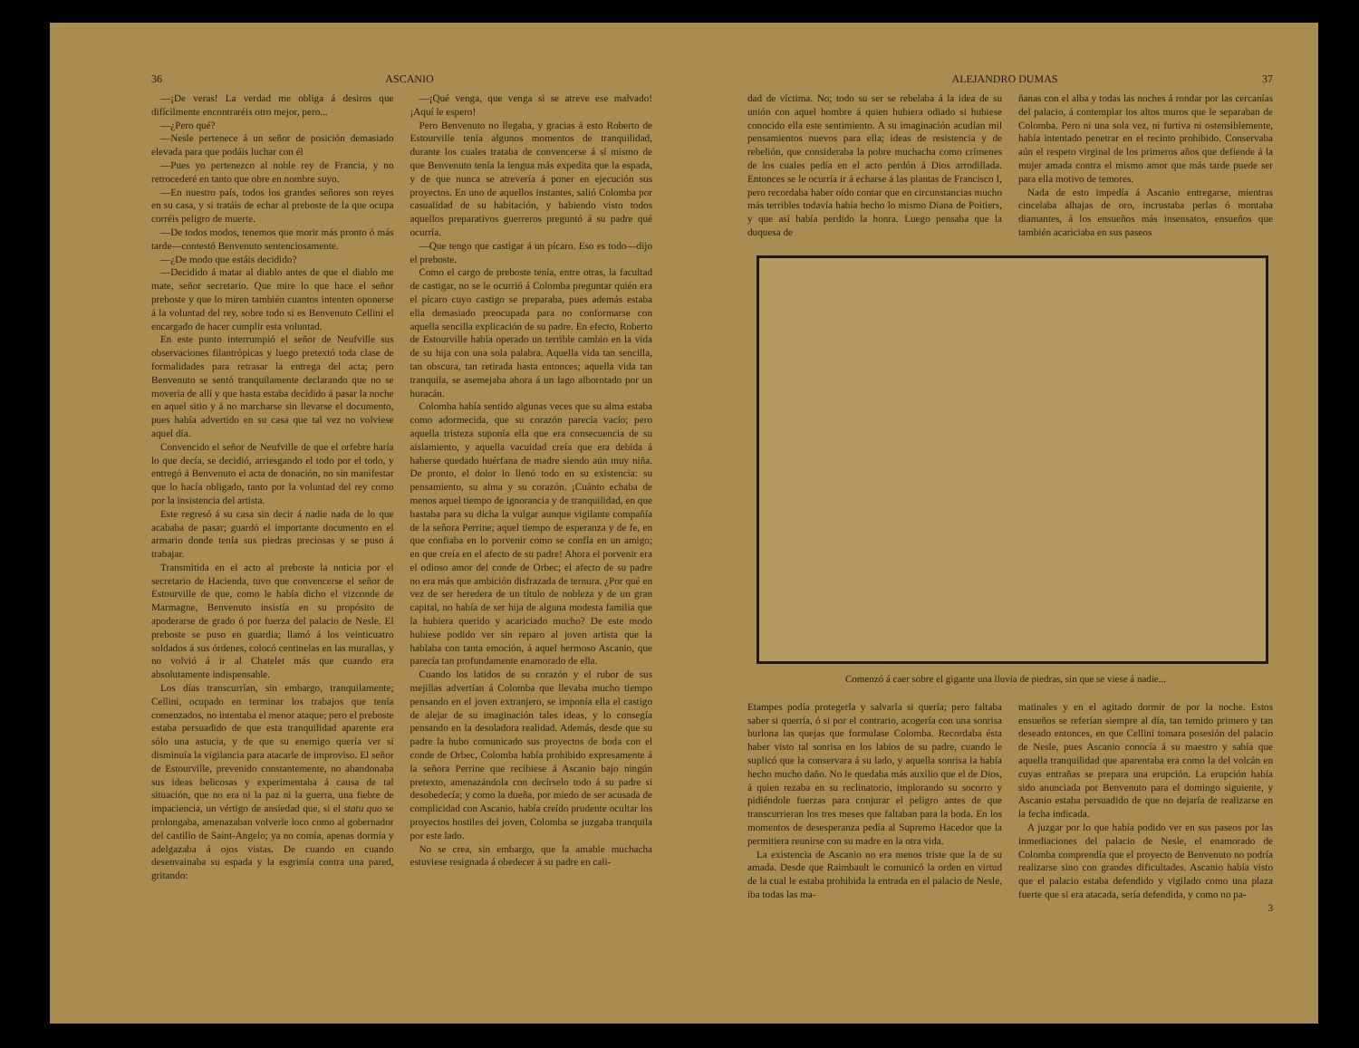36 ASCANIO
—¡De veras! La verdad me obliga á desiros que difícilmente encontraréis otro mejor, pero...
—¿Pero qué?
—Nesle pertenece á un señor de posición demasiado elevada para que podáis luchar con él
—Pues yo pertenezco al noble rey de Francia, y no retrocederé en tanto que obre en nombre suyo.
—En nuestro país, todos los grandes señores son reyes en su casa, y si tratáis de echar al preboste de la que ocupa corréis peligro de muerte.
—De todos modos, tenemos que morir más pronto ó más tarde—contestó Benvenuto sentenciosamente.
—¿De modo que estáis decidido?
—Decidido á matar al diablo antes de que el diablo me mate, señor secretario. Que mire lo que hace el señor preboste y que lo miren también cuantos intenten oponerse á la voluntad del rey, sobre todo si es Benvenuto Cellini el encargado de hacer cumplir esta voluntad.
En este punto interrumpió el señor de Neufville sus observaciones filantrópicas y luego pretextó toda clase de formalidades para retrasar la entrega del acta; pero Benvenuto se sentó tranquilamente declarando que no se movería de allí y que hasta estaba decidido á pasar la noche en aquel sitio y á no marcharse sin llevarse el documento, pues había advertido en su casa que tal vez no volviese aquel día.
Convencido el señor de Neufville de que el orfebre haría lo que decía, se decidió, arriesgando el todo por el todo, y entregó á Benvenuto el acta de donación, no sin manifestar que lo hacía obligado, tanto por la voluntad del rey como por la insistencia del artista.
Este regresó á su casa sin decir á nadie nada de lo que acababa de pasar; guardó el importante documento en el armario donde tenía sus piedras preciosas y se puso á trabajar.
Transmitida en el acto al preboste la noticia por el secretario de Hacienda, tuvo que convencerse el señor de Estourville de que, como le había dicho el vizconde de Marmagne, Benvenuto insistía en su propósito de apoderarse de grado ó por fuerza del palacio de Nesle. El preboste se puso en guardia; llamó á los veinticuatro soldados á sus órdenes, colocó centinelas en las murallas, y no volvió á ir al Chatelet más que cuando era absolutamente indispensable.
Los días transcurrían, sin embargo, tranquilamente; Cellini, ocupado en terminar los trabajos que tenía comenzados, no intentaba el menor ataque; pero el preboste estaba persuadido de que esta tranquilidad aparente era sólo una astucia, y de que su enemigo quería ver si disminuía la vigilancia para atacarle de improviso. El señor de Estourville, prevenido constantemente, no abandonaba sus ideas belicosas y experimentaba á causa de tal situación, que no era ni la paz ni la guerra, una fiebre de impaciencia, un vértigo de ansiedad que, si el statu quo se prolongaba, amenazaban volverle loco como al gobernador del castillo de Saint-Angelo; ya no comía, apenas dormía y adelgazaba á ojos vistas. De cuando en cuando desenvainaba su espada y la esgrimía contra una pared, gritando:
—¡Qué venga, que venga si se atreve ese malvado! ¡Aquí le espero!
Pero Benvenuto no llegaba, y gracias á esto Roberto de Estourville tenía algunos momentos de tranquilidad, durante los cuales trataba de convencerse á sí mismo de que Benvenuto tenía la lengua más expedita que la espada, y de que nunca se atrevería á poner en ejecución sus proyectos. En uno de aquellos instantes, salió Colomba por casualidad de su habitación, y habiendo visto todos aquellos preparativos guerreros preguntó á su padre qué ocurría.
—Que tengo que castigar á un pícaro. Eso es todo—dijo el preboste.
Como el cargo de preboste tenía, entre otras, la facultad de castigar, no se le ocurrió á Colomba preguntar quién era el pícaro cuyo castigo se preparaba, pues además estaba ella demasiado preocupada para no conformarse con aquella sencilla explicación de su padre. En efecto, Roberto de Estourville había operado un terrible cambio en la vida de su hija con una sola palabra. Aquella vida tan sencilla, tan obscura, tan retirada hasta entonces; aquella vida tan tranquila, se asemejaba ahora á un lago alborotado por un huracán.
Colomba había sentido algunas veces que su alma estaba como adormecida, que su corazón parecía vacío; pero aquella tristeza suponía ella que era consecuencia de su aislamiento, y aquella vacuidad creía que era debida á haberse quedado huérfana de madre siendo aún muy niña. De pronto, el dolor lo llenó todo en su existencia: su pensamiento, su alma y su corazón. ¡Cuánto echaba de menos aquel tiempo de ignorancia y de tranquilidad, en que bastaba para su dicha la vulgar aunque vigilante compañía de la señora Perrine; aquel tiempo de esperanza y de fe, en que confiaba en lo porvenir como se confía en un amigo; en que creía en el afecto de su padre! Ahora el porvenir era el odioso amor del conde de Orbec; el afecto de su padre no era más que ambición disfrazada de ternura. ¿Por qué en vez de ser heredera de un título de nobleza y de un gran capital, no había de ser hija de alguna modesta familia que la hubiera querido y acariciado mucho? De este modo hubiese podido ver sin reparo al joven artista que la hablaba con tanta emoción, á aquel hermoso Ascanio, que parecía tan profundamente enamorado de ella.
Cuando los latidos de su corazón y el rubor de sus mejillas advertían á Colomba que llevaba mucho tiempo pensando en el joven extranjero, se imponía ella el castigo de alejar de su imaginación tales ideas, y lo consegía pensando en la desoladora realidad. Además, desde que su padre la hubo comunicado sus proyectos de boda con el conde de Orbec, Colomba había prohibido expresamente á la señora Perrine que recibiese á Ascanio bajo ningún pretexto, amenazándola con decírselo todo á su padre si desobedecía; y como la dueña, por miedo de ser acusada de complicidad con Ascanio, había creído prudente ocultar los proyectos hostiles del joven, Colomba se juzgaba tranquila por este lado.
No se crea, sin embargo, que la amable muchacha estuviese resignada á obedecer á su padre en cali-
ALEJANDRO DUMAS 37
dad de víctima. No; todo su ser se rebelaba á la idea de su unión con aquel hombre á quien hubiera odiado si hubiese conocido ella este sentimiento. A su imaginación acudían mil pensamientos nuevos para ella; ideas de resistencia y de rebelión, que consideraba la pobre muchacha como crímenes de los cuales pedía en el acto perdón á Dios arrodillada. Entonces se le ocurría ir á echarse á las plantas de Francisco I, pero recordaba haber oído contar que en circunstancias mucho más terribles todavía había hecho lo mismo Diana de Poitiers, y que así había perdido la honra. Luego pensaba que la duquesa de
ñanas con el alba y todas las noches á rondar por las cercanías del palacio, á contemplar los altos muros que le separaban de Colomba. Pero ni una sola vez, ni furtiva ni ostensiblemente, había intentado penetrar en el recinto prohibido. Conservaba aún el respeto virginal de los primeros años que defiende á la mujer amada contra el mismo amor que más tarde puede ser para ella motivo de temores.
Nada de esto impedía á Ascanio entregarse, mientras cincelaba alhajas de oro, incrustaba perlas ó montaba diamantes, á los ensueños más insensatos, ensueños que también acariciaba en sus paseos
Comenzó á caer sobre el gigante una lluvia de piedras, sin que se viese á nadie...
Etampes podía protegerla y salvarla si quería; pero faltaba saber si querría, ó si por el contrario, acogería con una sonrisa burlona las quejas que formulase Colomba. Recordaba ésta haber visto tal sonrisa en los labios de su padre, cuando le suplicó que la conservara á su lado, y aquella sonrisa la había hecho mucho daño. No le quedaba más auxilio que el de Dios, á quien rezaba en su reclinatorio, implorando su socorro y pidiéndole fuerzas para conjurar el peligro antes de que transcurrieran los tres meses que faltaban para la boda. En los momentos de desesperanza pedía al Supremo Hacedor que la permitiera reunirse con su madre en la otra vida.
La existencia de Ascanio no era menos triste que la de su amada. Desde que Raimbault le comunicó la orden en virtud de la cual le estaba prohibida la entrada en el palacio de Nesle, iba todas las ma-
matinales y en el agitado dormir de por la noche. Estos ensueños se referían siempre al día, tan temido primero y tan deseado entonces, en que Cellini tomara posesión del palacio de Nesle, pues Ascanio conocía á su maestro y sabía que aquella tranquilidad que aparentaba era como la del volcán en cuyas entrañas se prepara una erupción. La erupción había sido anunciada por Benvenuto para el domingo siguiente, y Ascanio estaba persuadido de que no dejaría de realizarse en la fecha indicada.
A juzgar por lo que había podido ver en sus paseos por las inmediaciones del palacio de Nesle, el enamorado de Colomba comprendía que el proyecto de Benvenuto no podría realizarse sino con grandes dificultades. Ascanio había visto que el palacio estaba defendido y vigilado como una plaza fuerte que si era atacada, sería defendida, y como no pa-
3